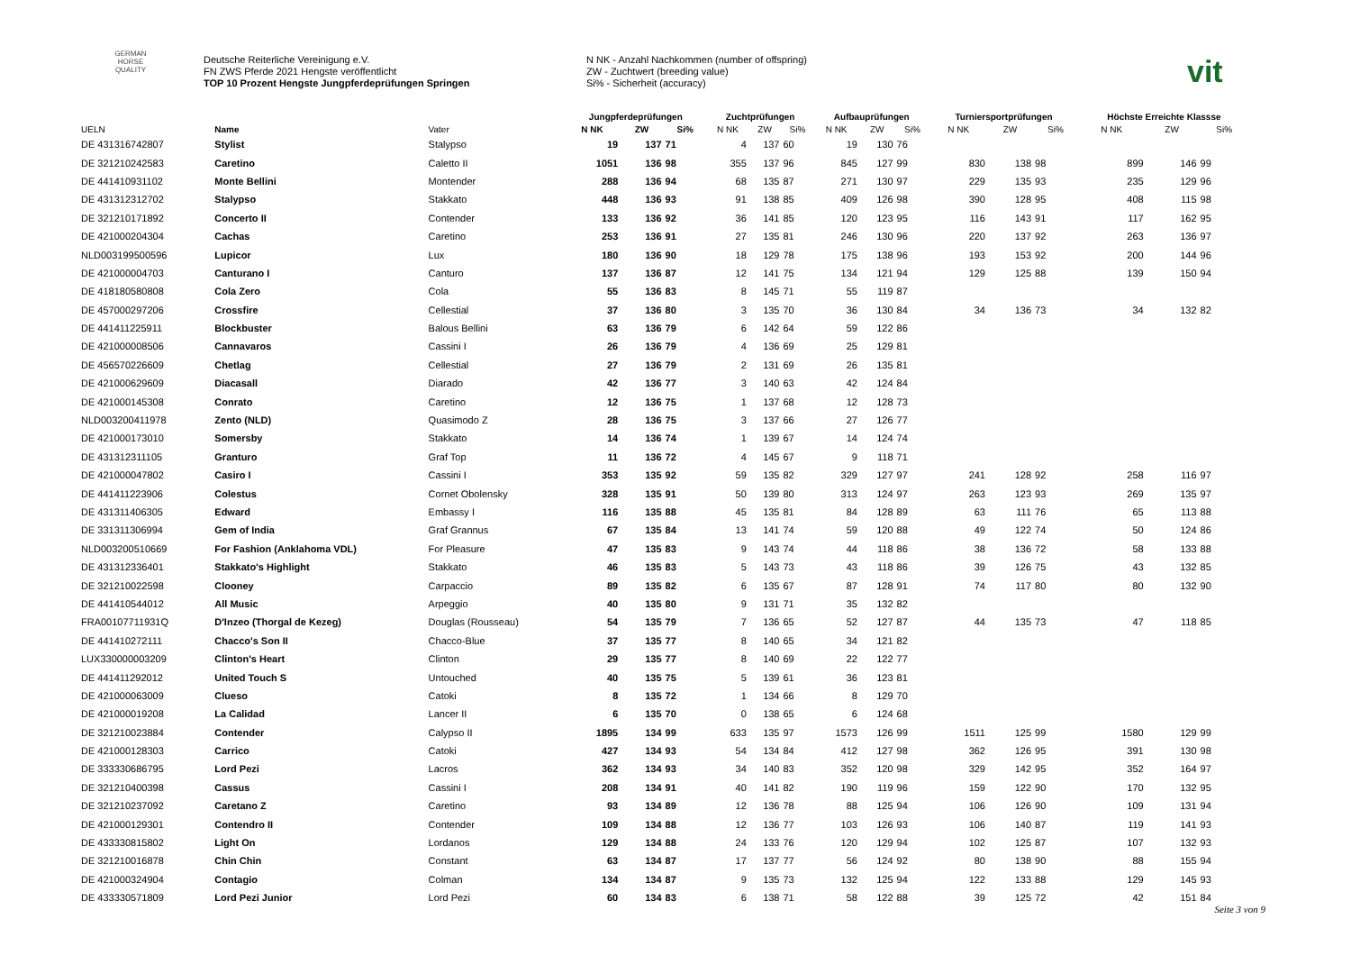GERMAN HORSE QUALITY
vit
Deutsche Reiterliche Vereinigung e.V.
FN ZWS Pferde 2021 Hengste veröffentlicht
TOP 10 Prozent Hengste Jungpferdeprüfungen Springen
N NK - Anzahl Nachkommen (number of offspring)
ZW - Zuchtwert (breeding value)
Si% - Sicherheit (accuracy)
| | | | Jungpferdeprüfungen | | | Zuchtprüfungen | | | Aufbauprüfungen | | | Turniersportprüfungen | | | Höchste Erreichte Klassse | | |
| --- | --- | --- | --- | --- | --- | --- | --- | --- | --- | --- | --- | --- | --- | --- | --- | --- | --- |
| UELN | Name | Vater | N NK | ZW | Si% | N NK | ZW | Si% | N NK | ZW | Si% | N NK | ZW | Si% | N NK | ZW | Si% |
| DE 431316742807 | Stylist | Stalypso | 19 | 137 | 71 | 4 | 137 | 60 | 19 | 130 | 76 | | | | | | |
| DE 321210242583 | Caretino | Caletto II | 1051 | 136 | 98 | 355 | 137 | 96 | 845 | 127 | 99 | 830 | 138 | 98 | 899 | 146 | 99 |
| DE 441410931102 | Monte Bellini | Montender | 288 | 136 | 94 | 68 | 135 | 87 | 271 | 130 | 97 | 229 | 135 | 93 | 235 | 129 | 96 |
| DE 431312312702 | Stalypso | Stakkato | 448 | 136 | 93 | 91 | 138 | 85 | 409 | 126 | 98 | 390 | 128 | 95 | 408 | 115 | 98 |
| DE 321210171892 | Concerto II | Contender | 133 | 136 | 92 | 36 | 141 | 85 | 120 | 123 | 95 | 116 | 143 | 91 | 117 | 162 | 95 |
| DE 421000204304 | Cachas | Caretino | 253 | 136 | 91 | 27 | 135 | 81 | 246 | 130 | 96 | 220 | 137 | 92 | 263 | 136 | 97 |
| NLD003199500596 | Lupicor | Lux | 180 | 136 | 90 | 18 | 129 | 78 | 175 | 138 | 96 | 193 | 153 | 92 | 200 | 144 | 96 |
| DE 421000004703 | Canturano I | Canturo | 137 | 136 | 87 | 12 | 141 | 75 | 134 | 121 | 94 | 129 | 125 | 88 | 139 | 150 | 94 |
| DE 418180580808 | Cola Zero | Cola | 55 | 136 | 83 | 8 | 145 | 71 | 55 | 119 | 87 | | | | | | |
| DE 457000297206 | Crossfire | Cellestial | 37 | 136 | 80 | 3 | 135 | 70 | 36 | 130 | 84 | 34 | 136 | 73 | 34 | 132 | 82 |
| DE 441411225911 | Blockbuster | Balous Bellini | 63 | 136 | 79 | 6 | 142 | 64 | 59 | 122 | 86 | | | | | | |
| DE 421000008506 | Cannavaros | Cassini I | 26 | 136 | 79 | 4 | 136 | 69 | 25 | 129 | 81 | | | | | | |
| DE 456570226609 | Chetlag | Cellestial | 27 | 136 | 79 | 2 | 131 | 69 | 26 | 135 | 81 | | | | | | |
| DE 421000629609 | Diacasall | Diarado | 42 | 136 | 77 | 3 | 140 | 63 | 42 | 124 | 84 | | | | | | |
| DE 421000145308 | Conrato | Caretino | 12 | 136 | 75 | 1 | 137 | 68 | 12 | 128 | 73 | | | | | | |
| NLD003200411978 | Zento (NLD) | Quasimodo Z | 28 | 136 | 75 | 3 | 137 | 66 | 27 | 126 | 77 | | | | | | |
| DE 421000173010 | Somersby | Stakkato | 14 | 136 | 74 | 1 | 139 | 67 | 14 | 124 | 74 | | | | | | |
| DE 431312311105 | Granturo | Graf Top | 11 | 136 | 72 | 4 | 145 | 67 | 9 | 118 | 71 | | | | | | |
| DE 421000047802 | Casiro I | Cassini I | 353 | 135 | 92 | 59 | 135 | 82 | 329 | 127 | 97 | 241 | 128 | 92 | 258 | 116 | 97 |
| DE 441411223906 | Colestus | Cornet Obolensky | 328 | 135 | 91 | 50 | 139 | 80 | 313 | 124 | 97 | 263 | 123 | 93 | 269 | 135 | 97 |
| DE 431311406305 | Edward | Embassy I | 116 | 135 | 88 | 45 | 135 | 81 | 84 | 128 | 89 | 63 | 111 | 76 | 65 | 113 | 88 |
| DE 331311306994 | Gem of India | Graf Grannus | 67 | 135 | 84 | 13 | 141 | 74 | 59 | 120 | 88 | 49 | 122 | 74 | 50 | 124 | 86 |
| NLD003200510669 | For Fashion (Anklahoma VDL) | For Pleasure | 47 | 135 | 83 | 9 | 143 | 74 | 44 | 118 | 86 | 38 | 136 | 72 | 58 | 133 | 88 |
| DE 431312336401 | Stakkato's Highlight | Stakkato | 46 | 135 | 83 | 5 | 143 | 73 | 43 | 118 | 86 | 39 | 126 | 75 | 43 | 132 | 85 |
| DE 321210022598 | Clooney | Carpaccio | 89 | 135 | 82 | 6 | 135 | 67 | 87 | 128 | 91 | 74 | 117 | 80 | 80 | 132 | 90 |
| DE 441410544012 | All Music | Arpeggio | 40 | 135 | 80 | 9 | 131 | 71 | 35 | 132 | 82 | | | | | | |
| FRA00107711931Q | D'Inzeo (Thorgal de Kezeg) | Douglas (Rousseau) | 54 | 135 | 79 | 7 | 136 | 65 | 52 | 127 | 87 | 44 | 135 | 73 | 47 | 118 | 85 |
| DE 441410272111 | Chacco's Son II | Chacco-Blue | 37 | 135 | 77 | 8 | 140 | 65 | 34 | 121 | 82 | | | | | | |
| LUX330000003209 | Clinton's Heart | Clinton | 29 | 135 | 77 | 8 | 140 | 69 | 22 | 122 | 77 | | | | | | |
| DE 441411292012 | United Touch S | Untouched | 40 | 135 | 75 | 5 | 139 | 61 | 36 | 123 | 81 | | | | | | |
| DE 421000063009 | Clueso | Catoki | 8 | 135 | 72 | 1 | 134 | 66 | 8 | 129 | 70 | | | | | | |
| DE 421000019208 | La Calidad | Lancer II | 6 | 135 | 70 | 0 | 138 | 65 | 6 | 124 | 68 | | | | | | |
| DE 321210023884 | Contender | Calypso II | 1895 | 134 | 99 | 633 | 135 | 97 | 1573 | 126 | 99 | 1511 | 125 | 99 | 1580 | 129 | 99 |
| DE 421000128303 | Carrico | Catoki | 427 | 134 | 93 | 54 | 134 | 84 | 412 | 127 | 98 | 362 | 126 | 95 | 391 | 130 | 98 |
| DE 333330686795 | Lord Pezi | Lacros | 362 | 134 | 93 | 34 | 140 | 83 | 352 | 120 | 98 | 329 | 142 | 95 | 352 | 164 | 97 |
| DE 321210400398 | Cassus | Cassini I | 208 | 134 | 91 | 40 | 141 | 82 | 190 | 119 | 96 | 159 | 122 | 90 | 170 | 132 | 95 |
| DE 321210237092 | Caretano Z | Caretino | 93 | 134 | 89 | 12 | 136 | 78 | 88 | 125 | 94 | 106 | 126 | 90 | 109 | 131 | 94 |
| DE 421000129301 | Contendro II | Contender | 109 | 134 | 88 | 12 | 136 | 77 | 103 | 126 | 93 | 106 | 140 | 87 | 119 | 141 | 93 |
| DE 433330815802 | Light On | Lordanos | 129 | 134 | 88 | 24 | 133 | 76 | 120 | 129 | 94 | 102 | 125 | 87 | 107 | 132 | 93 |
| DE 321210016878 | Chin Chin | Constant | 63 | 134 | 87 | 17 | 137 | 77 | 56 | 124 | 92 | 80 | 138 | 90 | 88 | 155 | 94 |
| DE 421000324904 | Contagio | Colman | 134 | 134 | 87 | 9 | 135 | 73 | 132 | 125 | 94 | 122 | 133 | 88 | 129 | 145 | 93 |
| DE 433330571809 | Lord Pezi Junior | Lord Pezi | 60 | 134 | 83 | 6 | 138 | 71 | 58 | 122 | 88 | 39 | 125 | 72 | 42 | 151 | 84 |
Seite 3 von 9